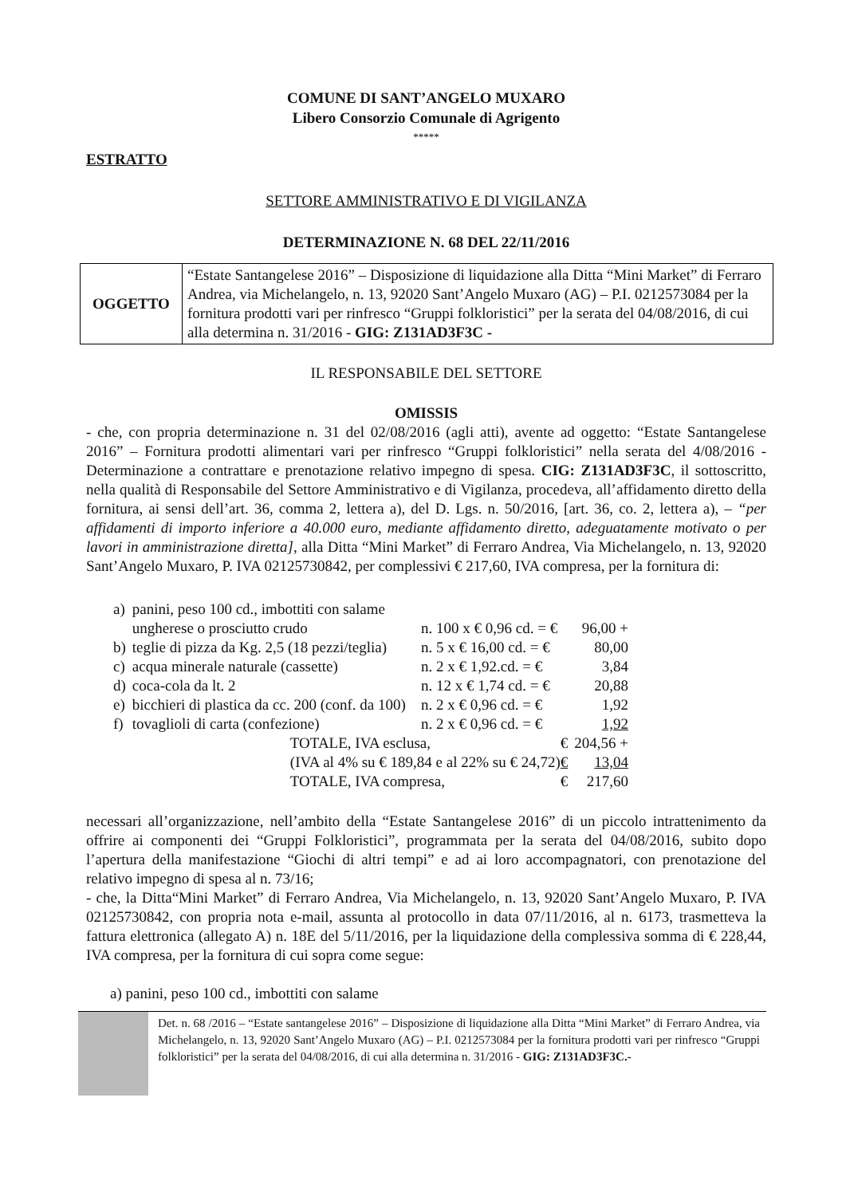COMUNE DI SANT’ANGELO MUXARO
Libero Consorzio Comunale di Agrigento
*****
ESTRATTO
SETTORE AMMINISTRATIVO E DI VIGILANZA
DETERMINAZIONE N. 68 DEL 22/11/2016
| OGGETTO | “Estate Santangelese 2016” – Disposizione di liquidazione alla Ditta “Mini Market” di Ferraro Andrea, via Michelangelo, n. 13, 92020 Sant’Angelo Muxaro (AG) – P.I. 0212573084 per la fornitura prodotti vari per rinfresco “Gruppi folkloristici” per la serata del 04/08/2016, di cui alla determina n. 31/2016 - GIG: Z131AD3F3C - |
IL RESPONSABILE DEL SETTORE
OMISSIS
- che, con propria determinazione n. 31 del 02/08/2016 (agli atti), avente ad oggetto: “Estate Santangelese 2016” – Fornitura prodotti alimentari vari per rinfresco “Gruppi folkloristici” nella serata del 4/08/2016 - Determinazione a contrattare e prenotazione relativo impegno di spesa. CIG: Z131AD3F3C, il sottoscritto, nella qualità di Responsabile del Settore Amministrativo e di Vigilanza, procedeva, all’affidamento diretto della fornitura, ai sensi dell’art. 36, comma 2, lettera a), del D. Lgs. n. 50/2016, [art. 36, co. 2, lettera a), – “per affidamenti di importo inferiore a 40.000 euro, mediante affidamento diretto, adeguatamente motivato o per lavori in amministrazione diretta], alla Ditta “Mini Market” di Ferraro Andrea, Via Michelangelo, n. 13, 92020 Sant’Angelo Muxaro, P. IVA 02125730842, per complessivi € 217,60, IVA compresa, per la fornitura di:
| a) | panini, peso 100 cd., imbottiti con salame ungherese o prosciutto crudo | | n. 100 x € 0,96 cd. = € | 96,00 + |
| b) | teglie di pizza da Kg. 2,5 (18 pezzi/teglia) | | n. 5 x € 16,00 cd. = € | 80,00 |
| c) | acqua minerale naturale (cassette) | | n. 2 x € 1,92.cd. = € | 3,84 |
| d) | coca-cola da lt. 2 | | n. 12 x € 1,74 cd. = € | 20,88 |
| e) | bicchieri di plastica da cc. 200 (conf. da 100) | | n. 2 x € 0,96 cd. = € | 1,92 |
| f) | tovaglioli di carta (confezione) | | n. 2 x € 0,96 cd. = € | 1,92 |
| | | TOTALE, IVA esclusa, € | | 204,56 + |
| | | (IVA al 4% su € 189,84 e al 22% su € 24,72) € | | 13,04 |
| | | TOTALE, IVA compresa, € | | 217,60 |
necessari all’organizzazione, nell’ambito della “Estate Santangelese 2016” di un piccolo intrattenimento da offrire ai componenti dei “Gruppi Folkloristici”, programmata per la serata del 04/08/2016, subito dopo l’apertura della manifestazione “Giochi di altri tempi” e ad ai loro accompagnatori, con prenotazione del relativo impegno di spesa al n. 73/16;
- che, la Ditta“Mini Market” di Ferraro Andrea, Via Michelangelo, n. 13, 92020 Sant’Angelo Muxaro, P. IVA 02125730842, con propria nota e-mail, assunta al protocollo in data 07/11/2016, al n. 6173, trasmetteva la fattura elettronica (allegato A) n. 18E del 5/11/2016, per la liquidazione della complessiva somma di € 228,44, IVA compresa, per la fornitura di cui sopra come segue:
a) panini, peso 100 cd., imbottiti con salame
Det. n. 68 /2016 – “Estate santangelese 2016” – Disposizione di liquidazione alla Ditta “Mini Market” di Ferraro Andrea, via Michelangelo, n. 13, 92020 Sant’Angelo Muxaro (AG) – P.I. 0212573084 per la fornitura prodotti vari per rinfresco “Gruppi folkloristici” per la serata del 04/08/2016, di cui alla determina n. 31/2016 - GIG: Z131AD3F3C.-